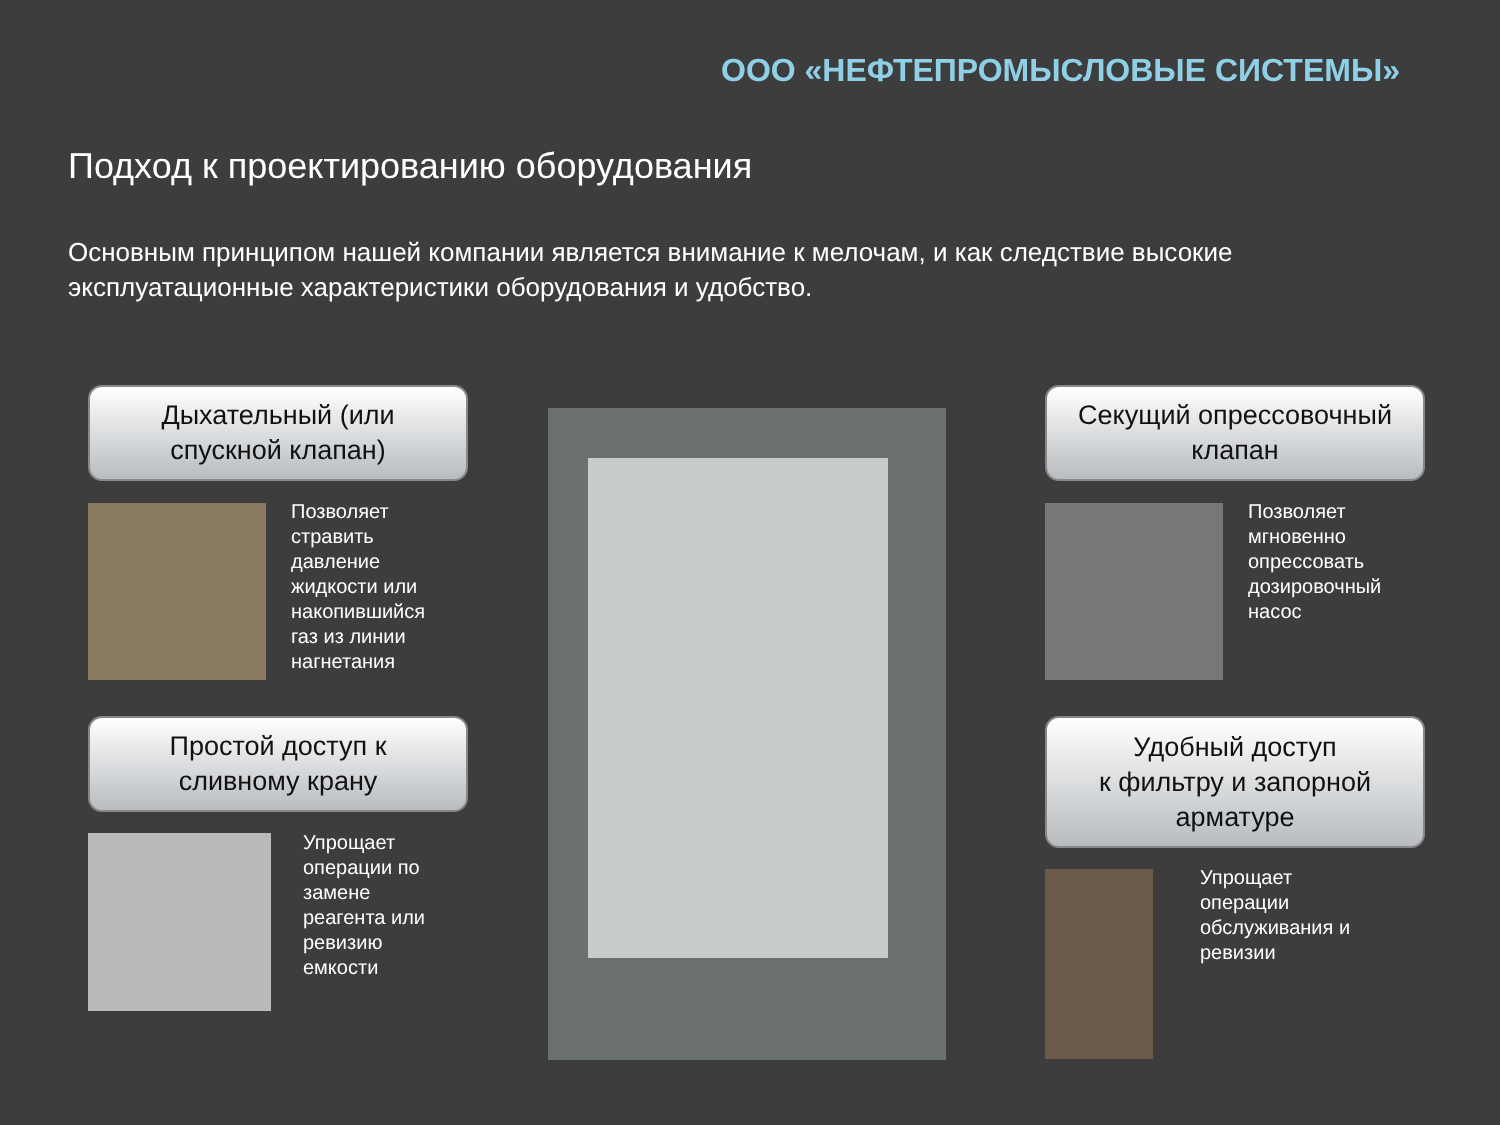ООО «НЕФТЕПРОМЫСЛОВЫЕ СИСТЕМЫ»
Подход к проектированию оборудования
Основным принципом нашей компании является внимание к мелочам, и как следствие высокие эксплуатационные характеристики оборудования и удобство.
Дыхательный (или
спускной клапан)
Позволяет
стравить
давление
жидкости или
накопившийся
газ из линии
нагнетания
Простой доступ к
сливному крану
Упрощает
операции по
замене
реагента или
ревизию
емкости
Секущий опрессовочный
клапан
Позволяет
мгновенно
опрессовать
дозировочный
насос
Удобный доступ
к фильтру и запорной
арматуре
Упрощает
операции
обслуживания и
ревизии